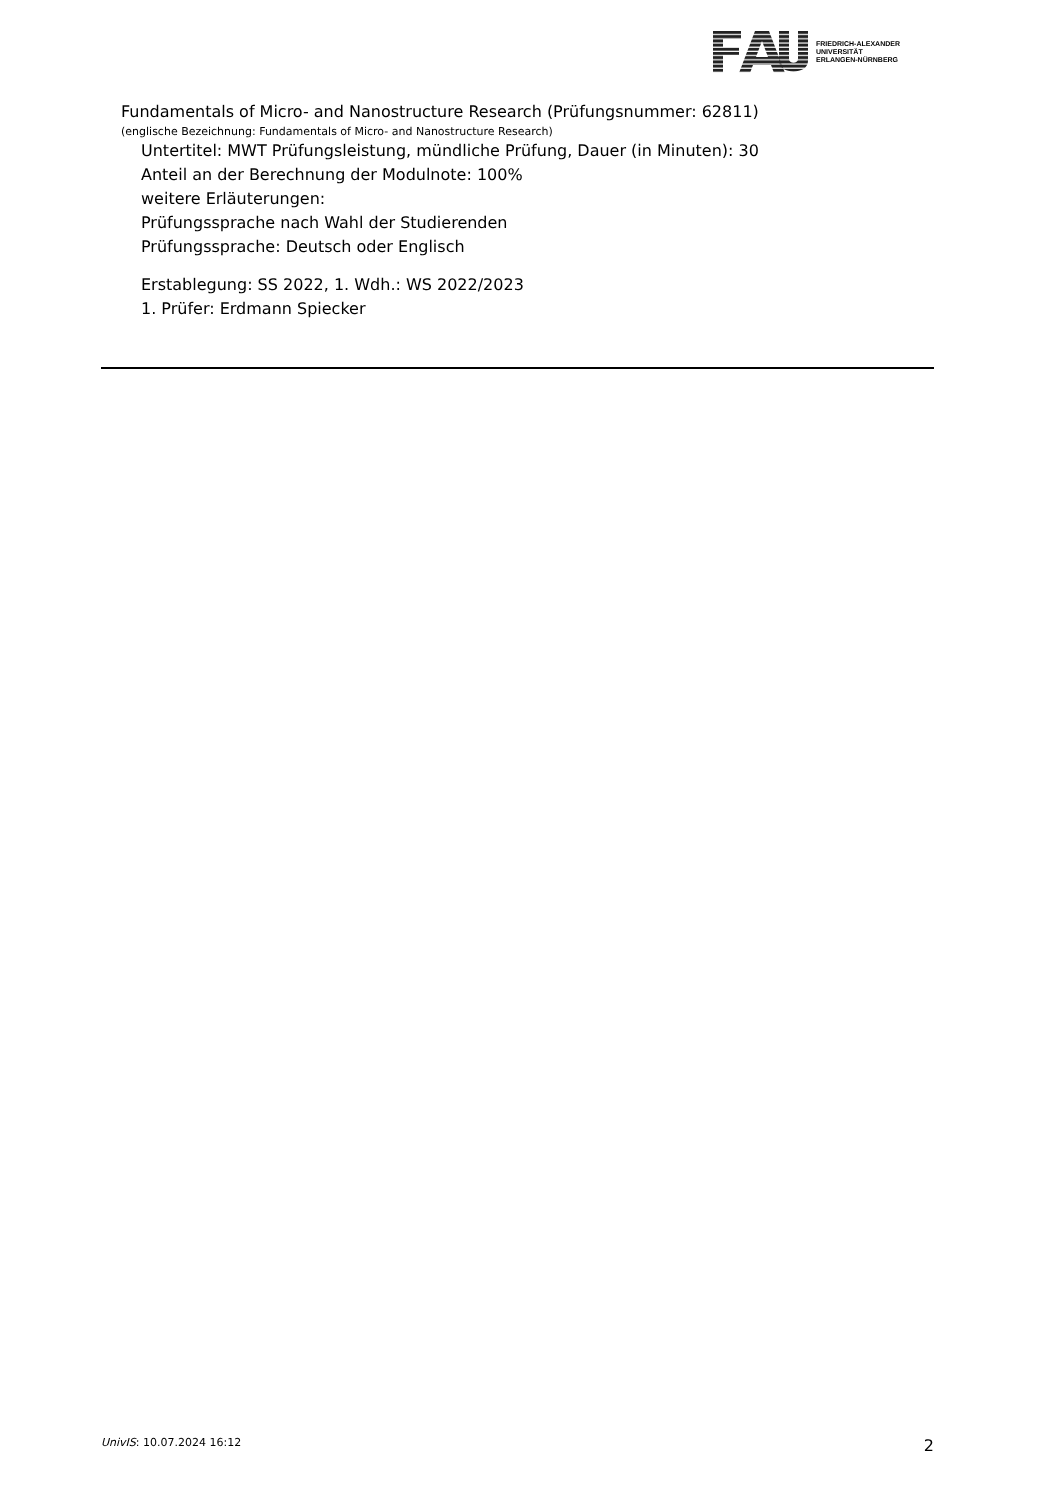FRIEDRICH-ALEXANDER
UNIVERSITÄT
ERLANGEN-NÜRNBERG
Fundamentals of Micro- and Nanostructure Research (Prüfungsnummer: 62811)
(englische Bezeichnung: Fundamentals of Micro- and Nanostructure Research)
Untertitel: MWT Prüfungsleistung, mündliche Prüfung, Dauer (in Minuten): 30
Anteil an der Berechnung der Modulnote: 100%
weitere Erläuterungen:
Prüfungssprache nach Wahl der Studierenden
Prüfungssprache: Deutsch oder Englisch
Erstablegung: SS 2022, 1. Wdh.: WS 2022/2023
1. Prüfer: Erdmann Spiecker
UnivIS: 10.07.2024 16:12 2